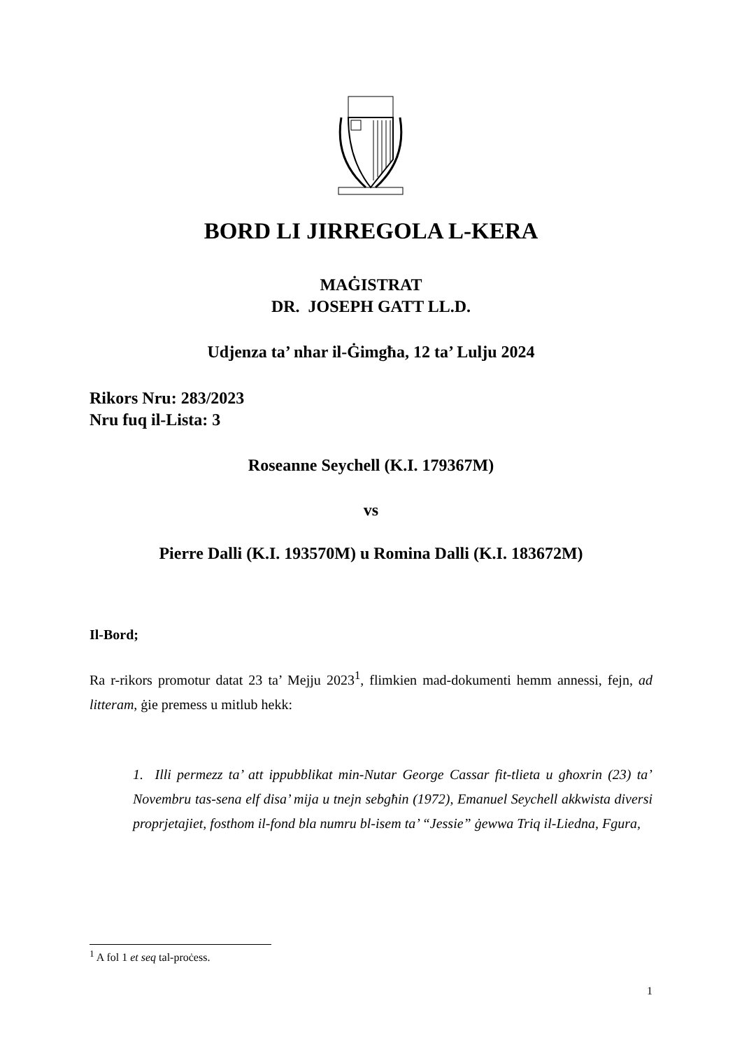BORD LI JIRREGOLA L-KERA
MAĠISTRAT
DR. JOSEPH GATT LL.D.
Udjenza ta’ nhar il-Ġimgħa, 12 ta’ Lulju 2024
Rikors Nru: 283/2023
Nru fuq il-Lista: 3
Roseanne Seychell (K.I. 179367M)
vs
Pierre Dalli (K.I. 193570M) u Romina Dalli (K.I. 183672M)
Il-Bord;
Ra r-rikors promotur datat 23 ta’ Mejju 2023<sup>1</sup>, flimkien mad-dokumenti hemm annessi, fejn, ad litteram, ġie premess u mitlub hekk:
1. Illi permezz ta’ att ippubblikat min-Nutar George Cassar fit-tlieta u għoxrin (23) ta’ Novembru tas-sena elf disa’ mija u tnejn sebgħin (1972), Emanuel Seychell akkwista diversi proprjetajiet, fosthom il-fond bla numru bl-isem ta’ “Jessie” ġewwa Triq il-Liedna, Fgura,
<sup>1</sup> A fol 1 et seq tal-proċess.
1